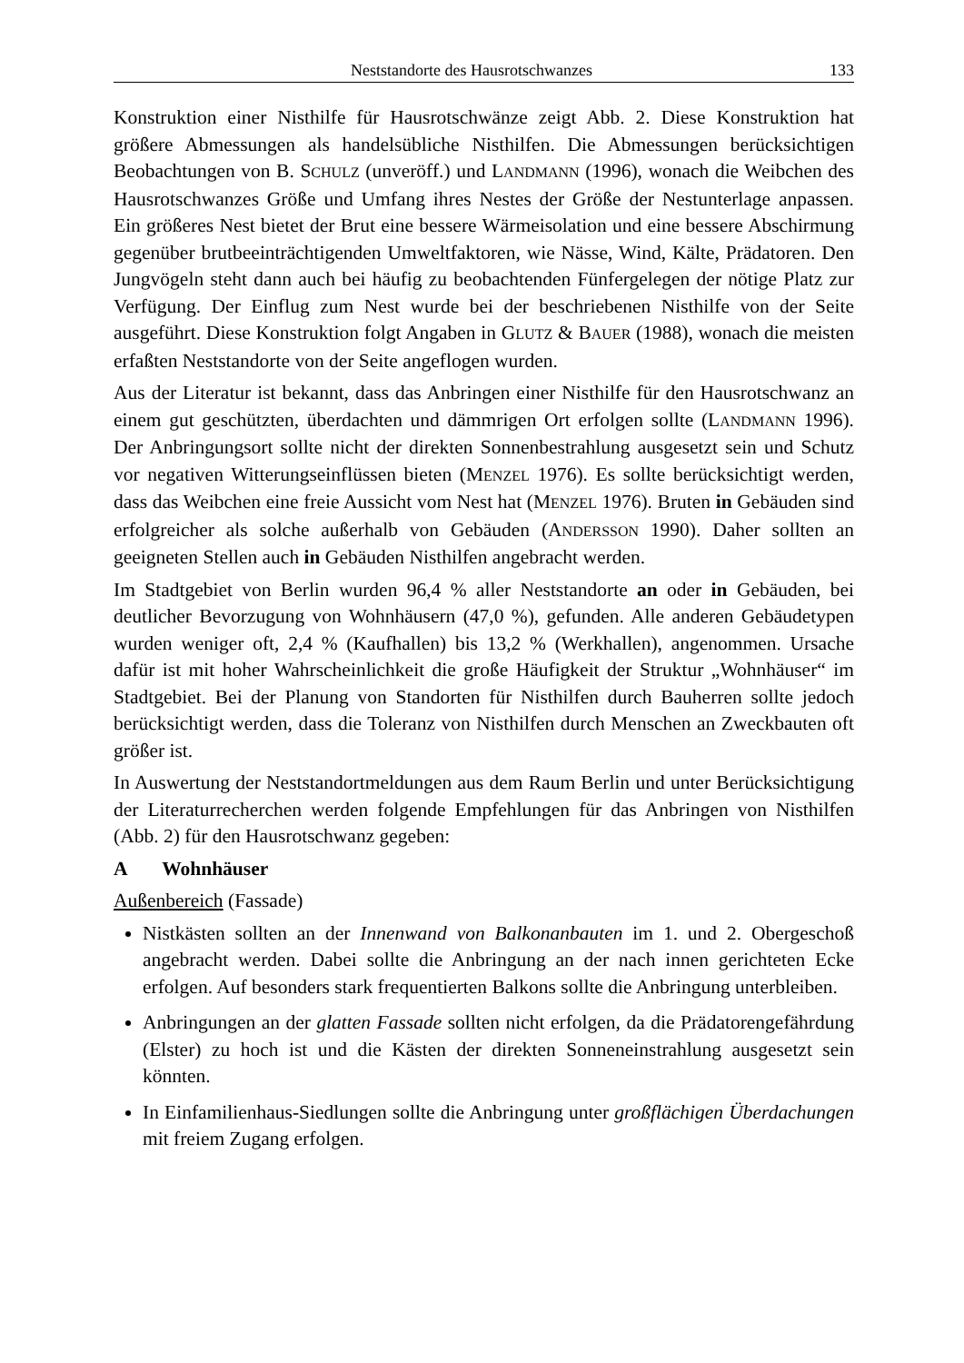Neststandorte des Hausrotschwanzes 133
Konstruktion einer Nisthilfe für Hausrotschwänze zeigt Abb. 2. Diese Konstruktion hat größere Abmessungen als handelsübliche Nisthilfen. Die Abmessungen berücksichtigen Beobachtungen von B. SCHULZ (unveröff.) und LANDMANN (1996), wonach die Weibchen des Hausrotschwanzes Größe und Umfang ihres Nestes der Größe der Nestunterlage anpassen. Ein größeres Nest bietet der Brut eine bessere Wärmeisolation und eine bessere Abschirmung gegenüber brutbeeinträchtigenden Umweltfaktoren, wie Nässe, Wind, Kälte, Prädatoren. Den Jungvögeln steht dann auch bei häufig zu beobachtenden Fünfergelegen der nötige Platz zur Verfügung. Der Einflug zum Nest wurde bei der beschriebenen Nisthilfe von der Seite ausgeführt. Diese Konstruktion folgt Angaben in GLUTZ & BAUER (1988), wonach die meisten erfaßten Neststandorte von der Seite angeflogen wurden.
Aus der Literatur ist bekannt, dass das Anbringen einer Nisthilfe für den Hausrotschwanz an einem gut geschützten, überdachten und dämmrigen Ort erfolgen sollte (LANDMANN 1996). Der Anbringungsort sollte nicht der direkten Sonnenbestrahlung ausgesetzt sein und Schutz vor negativen Witterungseinflüssen bieten (MENZEL 1976). Es sollte berücksichtigt werden, dass das Weibchen eine freie Aussicht vom Nest hat (MENZEL 1976). Bruten in Gebäuden sind erfolgreicher als solche außerhalb von Gebäuden (ANDERSSON 1990). Daher sollten an geeigneten Stellen auch in Gebäuden Nisthilfen angebracht werden.
Im Stadtgebiet von Berlin wurden 96,4 % aller Neststandorte an oder in Gebäuden, bei deutlicher Bevorzugung von Wohnhäusern (47,0 %), gefunden. Alle anderen Gebäudetypen wurden weniger oft, 2,4 % (Kaufhallen) bis 13,2 % (Werkhallen), angenommen. Ursache dafür ist mit hoher Wahrscheinlichkeit die große Häufigkeit der Struktur „Wohnhäuser“ im Stadtgebiet. Bei der Planung von Standorten für Nisthilfen durch Bauherren sollte jedoch berücksichtigt werden, dass die Toleranz von Nisthilfen durch Menschen an Zweckbauten oft größer ist.
In Auswertung der Neststandortmeldungen aus dem Raum Berlin und unter Berücksichtigung der Literaturrecherchen werden folgende Empfehlungen für das Anbringen von Nisthilfen (Abb. 2) für den Hausrotschwanz gegeben:
A Wohnhäuser
Außenbereich (Fassade)
Nistkästen sollten an der Innenwand von Balkonanbauten im 1. und 2. Obergeschoß angebracht werden. Dabei sollte die Anbringung an der nach innen gerichteten Ecke erfolgen. Auf besonders stark frequentierten Balkons sollte die Anbringung unterbleiben.
Anbringungen an der glatten Fassade sollten nicht erfolgen, da die Prädatorengefährdung (Elster) zu hoch ist und die Kästen der direkten Sonneneinstrahlung ausgesetzt sein könnten.
In Einfamilienhaus-Siedlungen sollte die Anbringung unter großflächigen Überdachungen mit freiem Zugang erfolgen.